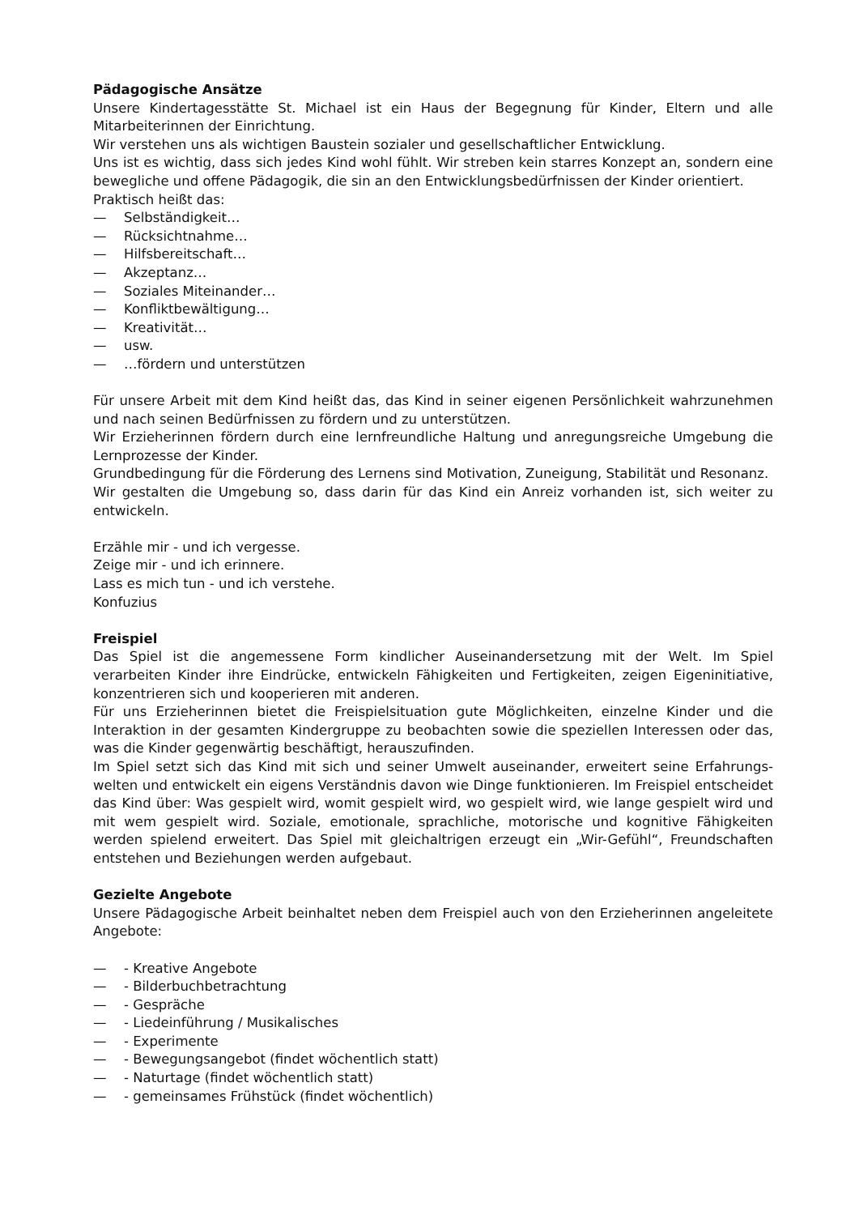Pädagogische Ansätze
Unsere Kindertagesstätte St. Michael ist ein Haus der Begegnung für Kinder, Eltern und alle Mitarbeiterinnen der Einrichtung.
Wir verstehen uns als wichtigen Baustein sozialer und gesellschaftlicher Entwicklung.
Uns ist es wichtig, dass sich jedes Kind wohl fühlt. Wir streben kein starres Konzept an, sondern eine bewegliche und offene Pädagogik, die sin an den Entwicklungsbedürfnissen der Kinder orientiert.
Praktisch heißt das:
— Selbständigkeit…
— Rücksichtnahme…
— Hilfsbereitschaft…
— Akzeptanz…
— Soziales Miteinander…
— Konfliktbewältigung…
— Kreativität…
— usw.
— …fördern und unterstützen
Für unsere Arbeit mit dem Kind heißt das, das Kind in seiner eigenen Persönlichkeit wahrzunehmen und nach seinen Bedürfnissen zu fördern und zu unterstützen.
Wir Erzieherinnen fördern durch eine lernfreundliche Haltung und anregungsreiche Umgebung die Lernprozesse der Kinder.
Grundbedingung für die Förderung des Lernens sind Motivation, Zuneigung, Stabilität und Resonanz.
Wir gestalten die Umgebung so, dass darin für das Kind ein Anreiz vorhanden ist, sich weiter zu entwickeln.
Erzähle mir - und ich vergesse.
Zeige mir - und ich erinnere.
Lass es mich tun - und ich verstehe.
Konfuzius
Freispiel
Das Spiel ist die angemessene Form kindlicher Auseinandersetzung mit der Welt. Im Spiel verarbeiten Kinder ihre Eindrücke, entwickeln Fähigkeiten und Fertigkeiten, zeigen Eigeninitiative, konzentrieren sich und kooperieren mit anderen.
Für uns Erzieherinnen bietet die Freispielsituation gute Möglichkeiten, einzelne Kinder und die Interaktion in der gesamten Kindergruppe zu beobachten sowie die speziellen Interessen oder das, was die Kinder gegenwärtig beschäftigt, herauszufinden.
Im Spiel setzt sich das Kind mit sich und seiner Umwelt auseinander, erweitert seine Erfahrungs-welten und entwickelt ein eigens Verständnis davon wie Dinge funktionieren. Im Freispiel entscheidet das Kind über: Was gespielt wird, womit gespielt wird, wo gespielt wird, wie lange gespielt wird und mit wem gespielt wird. Soziale, emotionale, sprachliche, motorische und kognitive Fähigkeiten werden spielend erweitert. Das Spiel mit gleichaltrigen erzeugt ein „Wir-Gefühl“, Freundschaften entstehen und Beziehungen werden aufgebaut.
Gezielte Angebote
Unsere Pädagogische Arbeit beinhaltet neben dem Freispiel auch von den Erzieherinnen angeleitete Angebote:
— - Kreative Angebote
— - Bilderbuchbetrachtung
— - Gespräche
— - Liedeinführung / Musikalisches
— - Experimente
— - Bewegungsangebot (findet wöchentlich statt)
— - Naturtage (findet wöchentlich statt)
— - gemeinsames Frühstück (findet wöchentlich)